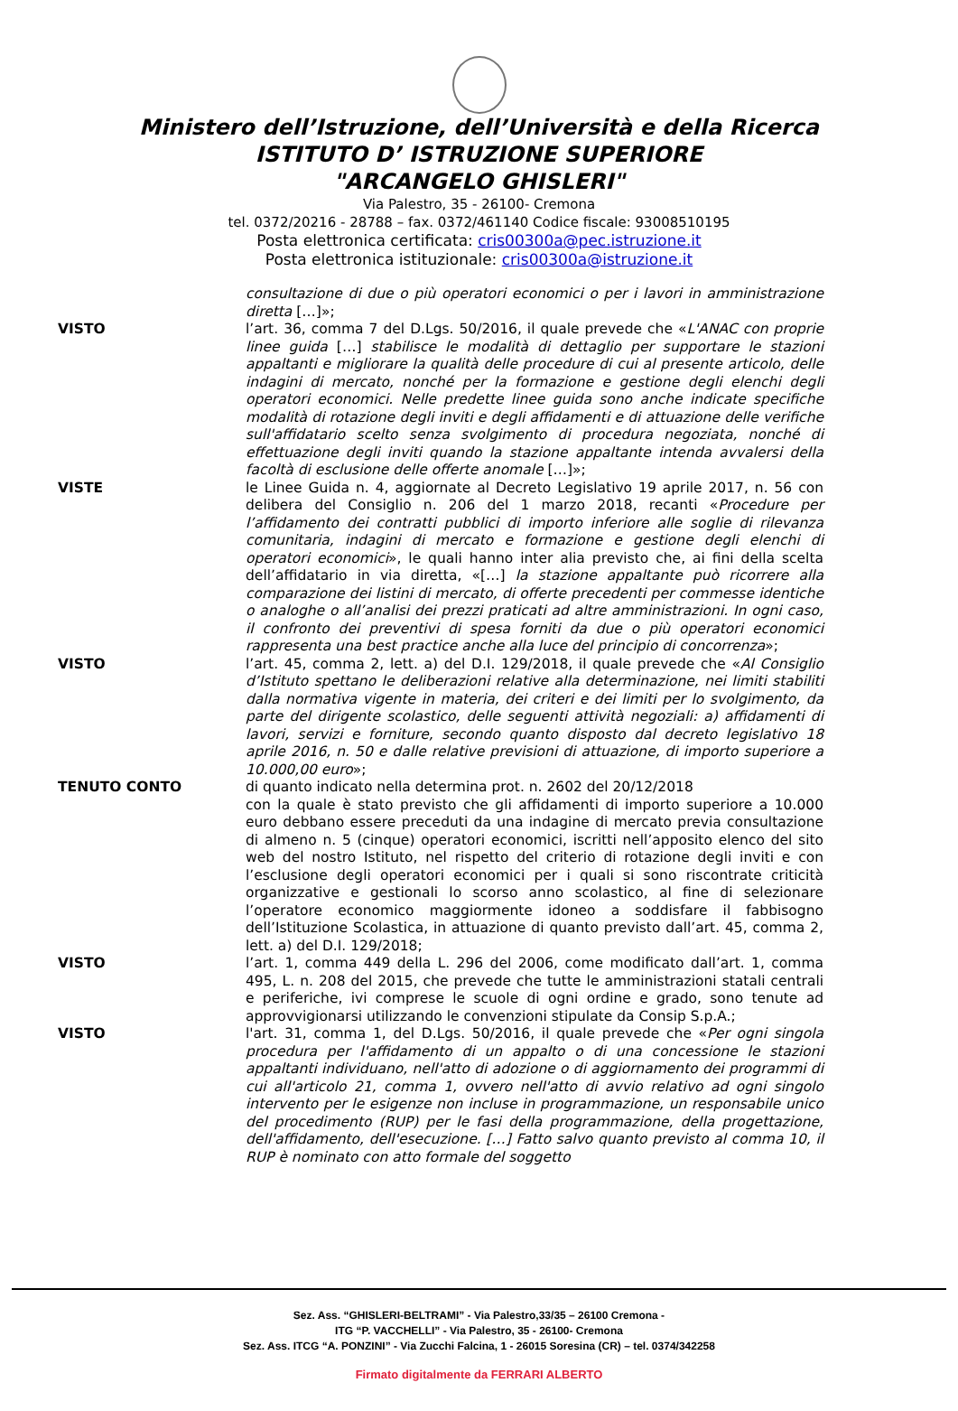Ministero dell’Istruzione, dell’Università e della Ricerca
ISTITUTO D’ ISTRUZIONE SUPERIORE
"ARCANGELO GHISLERI"
Via Palestro, 35 - 26100- Cremona
tel. 0372/20216 - 28788 – fax. 0372/461140 Codice fiscale: 93008510195
Posta elettronica certificata: cris00300a@pec.istruzione.it
Posta elettronica istituzionale: cris00300a@istruzione.it
consultazione di due o più operatori economici o per i lavori in amministrazione diretta […]»;
VISTO l’art. 36, comma 7 del D.Lgs. 50/2016, il quale prevede che «L'ANAC con proprie linee guida […] stabilisce le modalità di dettaglio per supportare le stazioni appaltanti e migliorare la qualità delle procedure di cui al presente articolo, delle indagini di mercato, nonché per la formazione e gestione degli elenchi degli operatori economici. Nelle predette linee guida sono anche indicate specifiche modalità di rotazione degli inviti e degli affidamenti e di attuazione delle verifiche sull'affidatario scelto senza svolgimento di procedura negoziata, nonché di effettuazione degli inviti quando la stazione appaltante intenda avvalersi della facoltà di esclusione delle offerte anomale […]»;
VISTE le Linee Guida n. 4, aggiornate al Decreto Legislativo 19 aprile 2017, n. 56 con delibera del Consiglio n. 206 del 1 marzo 2018, recanti «Procedure per l’affidamento dei contratti pubblici di importo inferiore alle soglie di rilevanza comunitaria, indagini di mercato e formazione e gestione degli elenchi di operatori economici», le quali hanno inter alia previsto che, ai fini della scelta dell’affidatario in via diretta, «[…] la stazione appaltante può ricorrere alla comparazione dei listini di mercato, di offerte precedenti per commesse identiche o analoghe o all’analisi dei prezzi praticati ad altre amministrazioni. In ogni caso, il confronto dei preventivi di spesa forniti da due o più operatori economici rappresenta una best practice anche alla luce del principio di concorrenza»;
VISTO l’art. 45, comma 2, lett. a) del D.I. 129/2018, il quale prevede che «Al Consiglio d’Istituto spettano le deliberazioni relative alla determinazione, nei limiti stabiliti dalla normativa vigente in materia, dei criteri e dei limiti per lo svolgimento, da parte del dirigente scolastico, delle seguenti attività negoziali: a) affidamenti di lavori, servizi e forniture, secondo quanto disposto dal decreto legislativo 18 aprile 2016, n. 50 e dalle relative previsioni di attuazione, di importo superiore a 10.000,00 euro»;
TENUTO CONTO di quanto indicato nella determina prot. n. 2602 del 20/12/2018
con la quale è stato previsto che gli affidamenti di importo superiore a 10.000 euro debbano essere preceduti da una indagine di mercato previa consultazione di almeno n. 5 (cinque) operatori economici, iscritti nell’apposito elenco del sito web del nostro Istituto, nel rispetto del criterio di rotazione degli inviti e con l’esclusione degli operatori economici per i quali si sono riscontrate criticità organizzative e gestionali lo scorso anno scolastico, al fine di selezionare l’operatore economico maggiormente idoneo a soddisfare il fabbisogno dell’Istituzione Scolastica, in attuazione di quanto previsto dall’art. 45, comma 2, lett. a) del D.I. 129/2018;
VISTO l’art. 1, comma 449 della L. 296 del 2006, come modificato dall’art. 1, comma 495, L. n. 208 del 2015, che prevede che tutte le amministrazioni statali centrali e periferiche, ivi comprese le scuole di ogni ordine e grado, sono tenute ad approvvigionarsi utilizzando le convenzioni stipulate da Consip S.p.A.;
VISTO l'art. 31, comma 1, del D.Lgs. 50/2016, il quale prevede che «Per ogni singola procedura per l'affidamento di un appalto o di una concessione le stazioni appaltanti individuano, nell'atto di adozione o di aggiornamento dei programmi di cui all'articolo 21, comma 1, ovvero nell'atto di avvio relativo ad ogni singolo intervento per le esigenze non incluse in programmazione, un responsabile unico del procedimento (RUP) per le fasi della programmazione, della progettazione, dell'affidamento, dell'esecuzione. […] Fatto salvo quanto previsto al comma 10, il RUP è nominato con atto formale del soggetto
Sez. Ass. “GHISLERI-BELTRAMI” - Via Palestro,33/35 – 26100 Cremona -
ITG “P. VACCHELLI” - Via Palestro, 35 - 26100- Cremona
Sez. Ass. ITCG “A. PONZINI” - Via Zucchi Falcina, 1 - 26015 Soresina (CR) – tel. 0374/342258
Firmato digitalmente da FERRARI ALBERTO